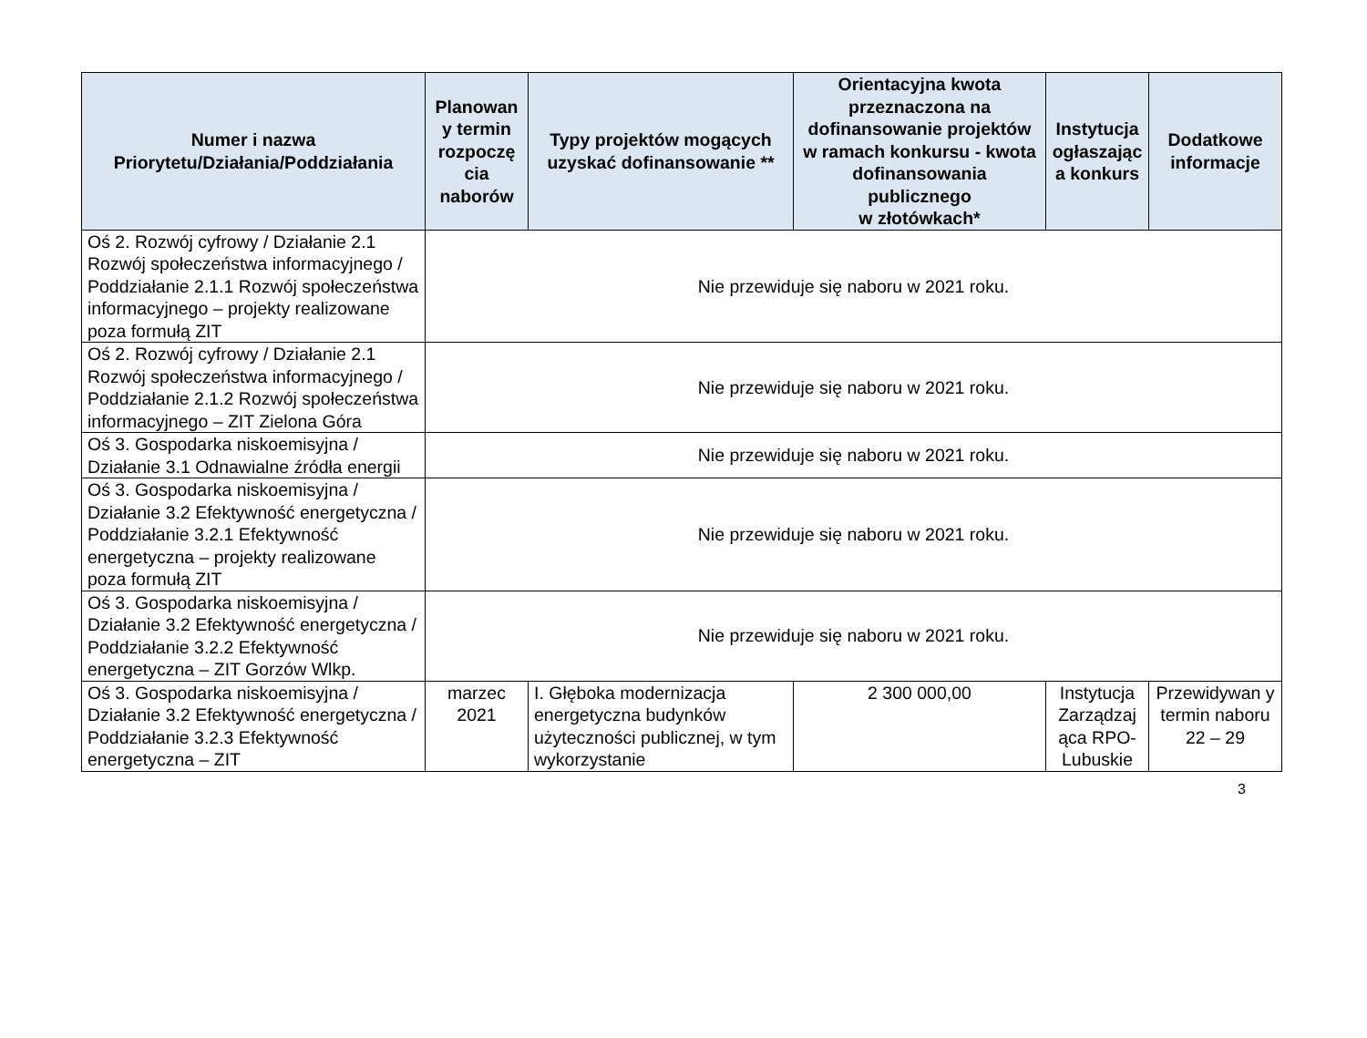| Numer i nazwa Priorytetu/Działania/Poddziałania | Planowan y termin rozpoczę cia naborów | Typy projektów mogących uzyskać dofinansowanie ** | Orientacyjna kwota przeznaczona na dofinansowanie projektów w ramach konkursu - kwota dofinansowania publicznego w złotówkach* | Instytucja ogłaszając a konkurs | Dodatkowe informacje |
| --- | --- | --- | --- | --- | --- |
| Oś 2. Rozwój cyfrowy / Działanie 2.1 Rozwój społeczeństwa informacyjnego / Poddziałanie 2.1.1 Rozwój społeczeństwa informacyjnego – projekty realizowane poza formułą ZIT | Nie przewiduje się naboru w 2021 roku. | | | | |
| Oś 2. Rozwój cyfrowy / Działanie 2.1 Rozwój społeczeństwa informacyjnego / Poddziałanie 2.1.2 Rozwój społeczeństwa informacyjnego – ZIT Zielona Góra | Nie przewiduje się naboru w 2021 roku. | | | | |
| Oś 3. Gospodarka niskoemisyjna / Działanie 3.1 Odnawialne źródła energii | Nie przewiduje się naboru w 2021 roku. | | | | |
| Oś 3. Gospodarka niskoemisyjna / Działanie 3.2 Efektywność energetyczna / Poddziałanie 3.2.1 Efektywność energetyczna – projekty realizowane poza formułą ZIT | Nie przewiduje się naboru w 2021 roku. | | | | |
| Oś 3. Gospodarka niskoemisyjna / Działanie 3.2 Efektywność energetyczna / Poddziałanie 3.2.2 Efektywność energetyczna – ZIT Gorzów Wlkp. | Nie przewiduje się naboru w 2021 roku. | | | | |
| Oś 3. Gospodarka niskoemisyjna / Działanie 3.2 Efektywność energetyczna / Poddziałanie 3.2.3 Efektywność energetyczna – ZIT | marzec 2021 | I. Głęboka modernizacja energetyczna budynków użyteczności publicznej, w tym wykorzystanie | 2 300 000,00 | Instytucja Zarządzaj ąca RPO-Lubuskie | Przewidywan y termin naboru 22 – 29 |
3